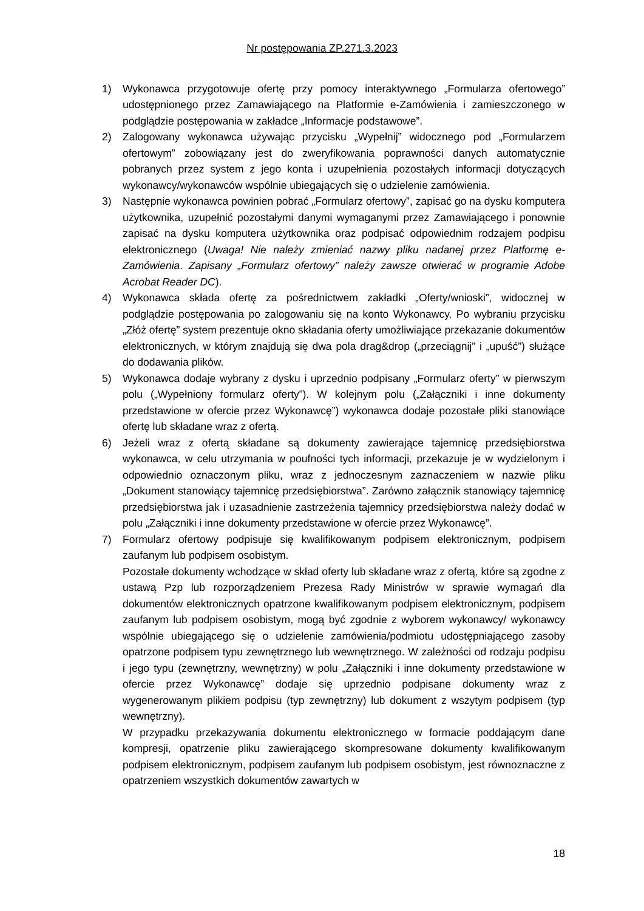Nr postępowania ZP.271.3.2023
1) Wykonawca przygotowuje ofertę przy pomocy interaktywnego „Formularza ofertowego” udostępnionego przez Zamawiającego na Platformie e-Zamówienia i zamieszczonego w podglądzie postępowania w zakładce „Informacje podstawowe”.
2) Zalogowany wykonawca używając przycisku „Wypełnij” widocznego pod „Formularzem ofertowym” zobowiązany jest do zweryfikowania poprawności danych automatycznie pobranych przez system z jego konta i uzupełnienia pozostałych informacji dotyczących wykonawcy/wykonawców wspólnie ubiegających się o udzielenie zamówienia.
3) Następnie wykonawca powinien pobrać „Formularz ofertowy”, zapisać go na dysku komputera użytkownika, uzupełnić pozostałymi danymi wymaganymi przez Zamawiającego i ponownie zapisać na dysku komputera użytkownika oraz podpisać odpowiednim rodzajem podpisu elektronicznego (Uwaga! Nie należy zmieniać nazwy pliku nadanej przez Platformę e-Zamówienia. Zapisany „Formularz ofertowy” należy zawsze otwierać w programie Adobe Acrobat Reader DC).
4) Wykonawca składa ofertę za pośrednictwem zakładki „Oferty/wnioski”, widocznej w podglądzie postępowania po zalogowaniu się na konto Wykonawcy. Po wybraniu przycisku „Złóż ofertę” system prezentuje okno składania oferty umożliwiające przekazanie dokumentów elektronicznych, w którym znajdują się dwa pola drag&drop („przeciągnij” i „upuść”) służące do dodawania plików.
5) Wykonawca dodaje wybrany z dysku i uprzednio podpisany „Formularz oferty” w pierwszym polu („Wypełniony formularz oferty”). W kolejnym polu („Załączniki i inne dokumenty przedstawione w ofercie przez Wykonawcę”) wykonawca dodaje pozostałe pliki stanowiące ofertę lub składane wraz z ofertą.
6) Jeżeli wraz z ofertą składane są dokumenty zawierające tajemnicę przedsiębiorstwa wykonawca, w celu utrzymania w poufności tych informacji, przekazuje je w wydzielonym i odpowiednio oznaczonym pliku, wraz z jednoczesnym zaznaczeniem w nazwie pliku „Dokument stanowiący tajemnicę przedsiębiorstwa”. Zarówno załącznik stanowiący tajemnicę przedsiębiorstwa jak i uzasadnienie zastrzeżenia tajemnicy przedsiębiorstwa należy dodać w polu „Załączniki i inne dokumenty przedstawione w ofercie przez Wykonawcę”.
7) Formularz ofertowy podpisuje się kwalifikowanym podpisem elektronicznym, podpisem zaufanym lub podpisem osobistym.
Pozostałe dokumenty wchodzące w skład oferty lub składane wraz z ofertą, które są zgodne z ustawą Pzp lub rozporządzeniem Prezesa Rady Ministrów w sprawie wymagań dla dokumentów elektronicznych opatrzone kwalifikowanym podpisem elektronicznym, podpisem zaufanym lub podpisem osobistym, mogą być zgodnie z wyborem wykonawcy/ wykonawcy wspólnie ubiegającego się o udzielenie zamówienia/podmiotu udostępniającego zasoby opatrzone podpisem typu zewnętrznego lub wewnętrznego. W zależności od rodzaju podpisu i jego typu (zewnętrzny, wewnętrzny) w polu „Załączniki i inne dokumenty przedstawione w ofercie przez Wykonawcę” dodaje się uprzednio podpisane dokumenty wraz z wygenerowanym plikiem podpisu (typ zewnętrzny) lub dokument z wszytym podpisem (typ wewnętrzny).
W przypadku przekazywania dokumentu elektronicznego w formacie poddającym dane kompresji, opatrzenie pliku zawierającego skompresowane dokumenty kwalifikowanym podpisem elektronicznym, podpisem zaufanym lub podpisem osobistym, jest równoznaczne z opatrzeniem wszystkich dokumentów zawartych w
18